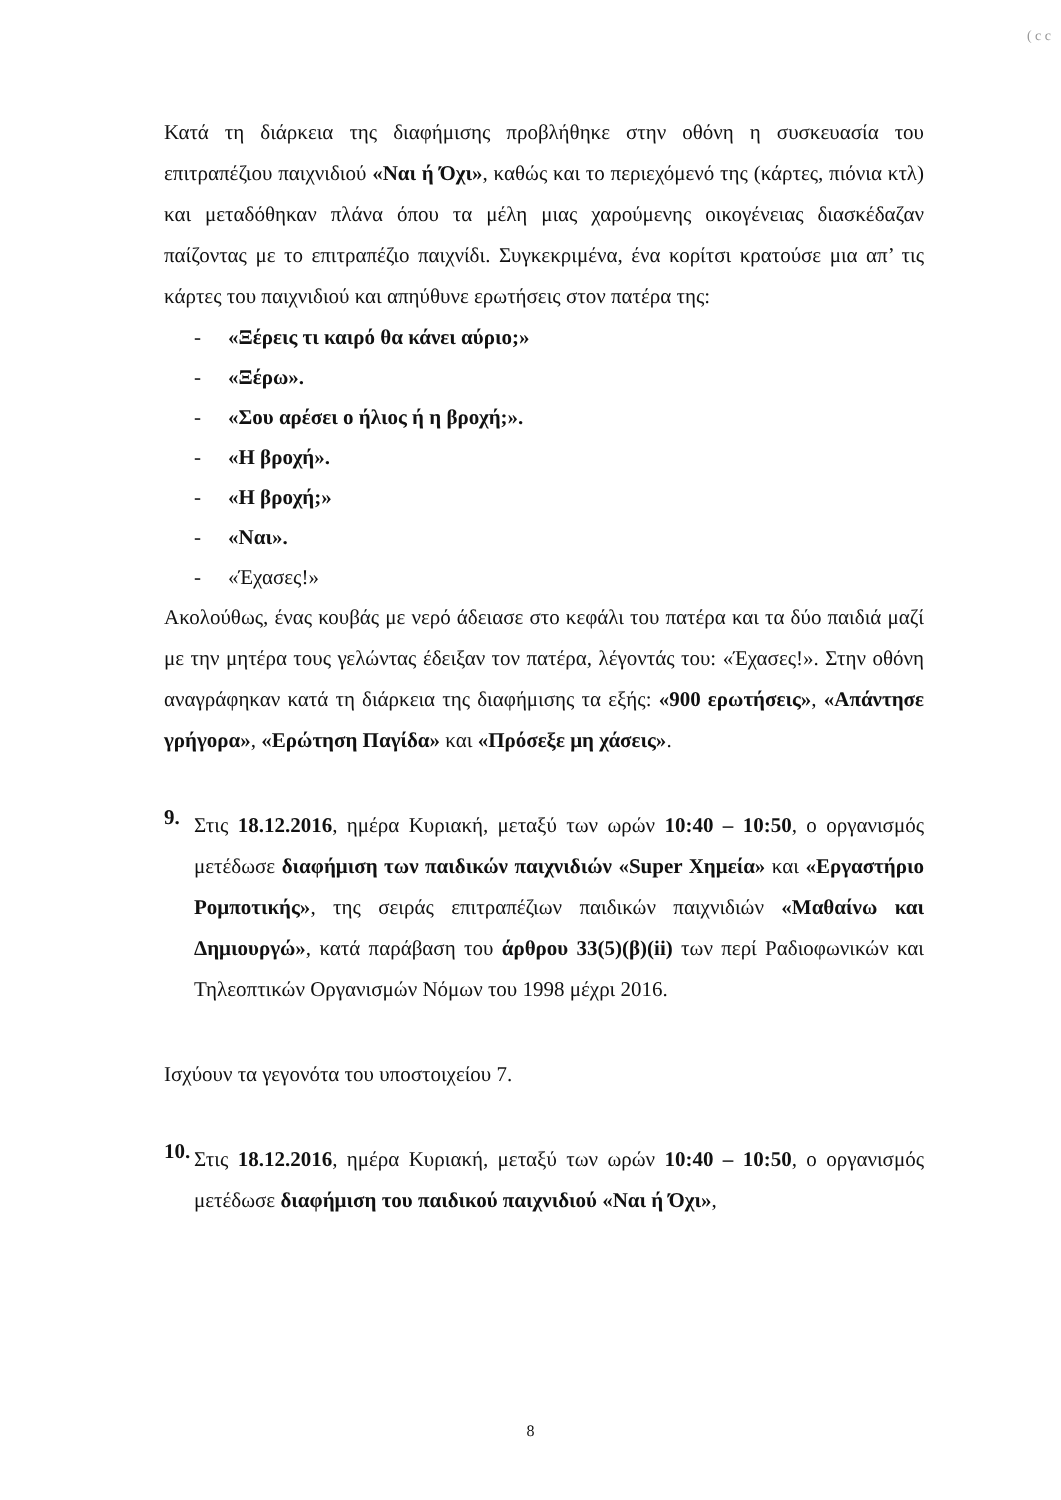( c c
Κατά τη διάρκεια της διαφήμισης προβλήθηκε στην οθόνη η συσκευασία του επιτραπέζιου παιχνιδιού «Ναι ή Όχι», καθώς και το περιεχόμενό της (κάρτες, πιόνια κτλ) και μεταδόθηκαν πλάνα όπου τα μέλη μιας χαρούμενης οικογένειας διασκέδαζαν παίζοντας με το επιτραπέζιο παιχνίδι. Συγκεκριμένα, ένα κορίτσι κρατούσε μια απ’ τις κάρτες του παιχνιδιού και απηύθυνε ερωτήσεις στον πατέρα της:
- «Ξέρεις τι καιρό θα κάνει αύριο;»
- «Ξέρω».
- «Σου αρέσει ο ήλιος ή η βροχή;».
- «Η βροχή».
- «Η βροχή;»
- «Ναι».
- «Έχασες!»
Ακολούθως, ένας κουβάς με νερό άδειασε στο κεφάλι του πατέρα και τα δύο παιδιά μαζί με την μητέρα τους γελώντας έδειξαν τον πατέρα, λέγοντάς του: «Έχασες!». Στην οθόνη αναγράφηκαν κατά τη διάρκεια της διαφήμισης τα εξής: «900 ερωτήσεις», «Απάντησε γρήγορα», «Ερώτηση Παγίδα» και «Πρόσεξε μη χάσεις».
9.
Στις 18.12.2016, ημέρα Κυριακή, μεταξύ των ωρών 10:40 – 10:50, ο οργανισμός μετέδωσε διαφήμιση των παιδικών παιχνιδιών «Super Χημεία» και «Εργαστήριο Ρομποτικής», της σειράς επιτραπέζιων παιδικών παιχνιδιών «Μαθαίνω και Δημιουργώ», κατά παράβαση του άρθρου 33(5)(β)(ii) των περί Ραδιοφωνικών και Τηλεοπτικών Οργανισμών Νόμων του 1998 μέχρι 2016.
Ισχύουν τα γεγονότα του υποστοιχείου 7.
10.
Στις 18.12.2016, ημέρα Κυριακή, μεταξύ των ωρών 10:40 – 10:50, ο οργανισμός μετέδωσε διαφήμιση του παιδικού παιχνιδιού «Ναι ή Όχι»,
8